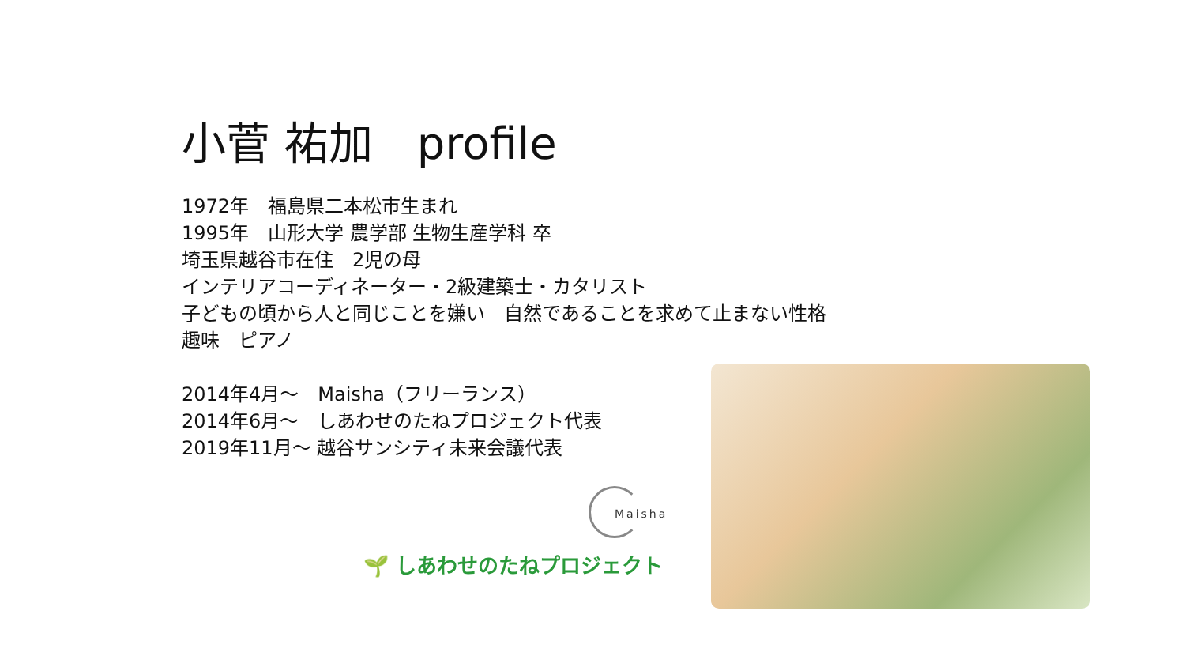小菅 祐加　profile
1972年　福島県二本松市生まれ
1995年　山形大学 農学部 生物生産学科 卒
埼玉県越谷市在住　2児の母
インテリアコーディネーター・2級建築士・カタリスト
子どもの頃から人と同じことを嫌い　自然であることを求めて止まない性格
趣味　ピアノ
2014年4月～　Maisha（フリーランス）
2014年6月～　しあわせのたねプロジェクト代表
2019年11月～ 越谷サンシティ未来会議代表
Maisha
🌱 しあわせのたねプロジェクト